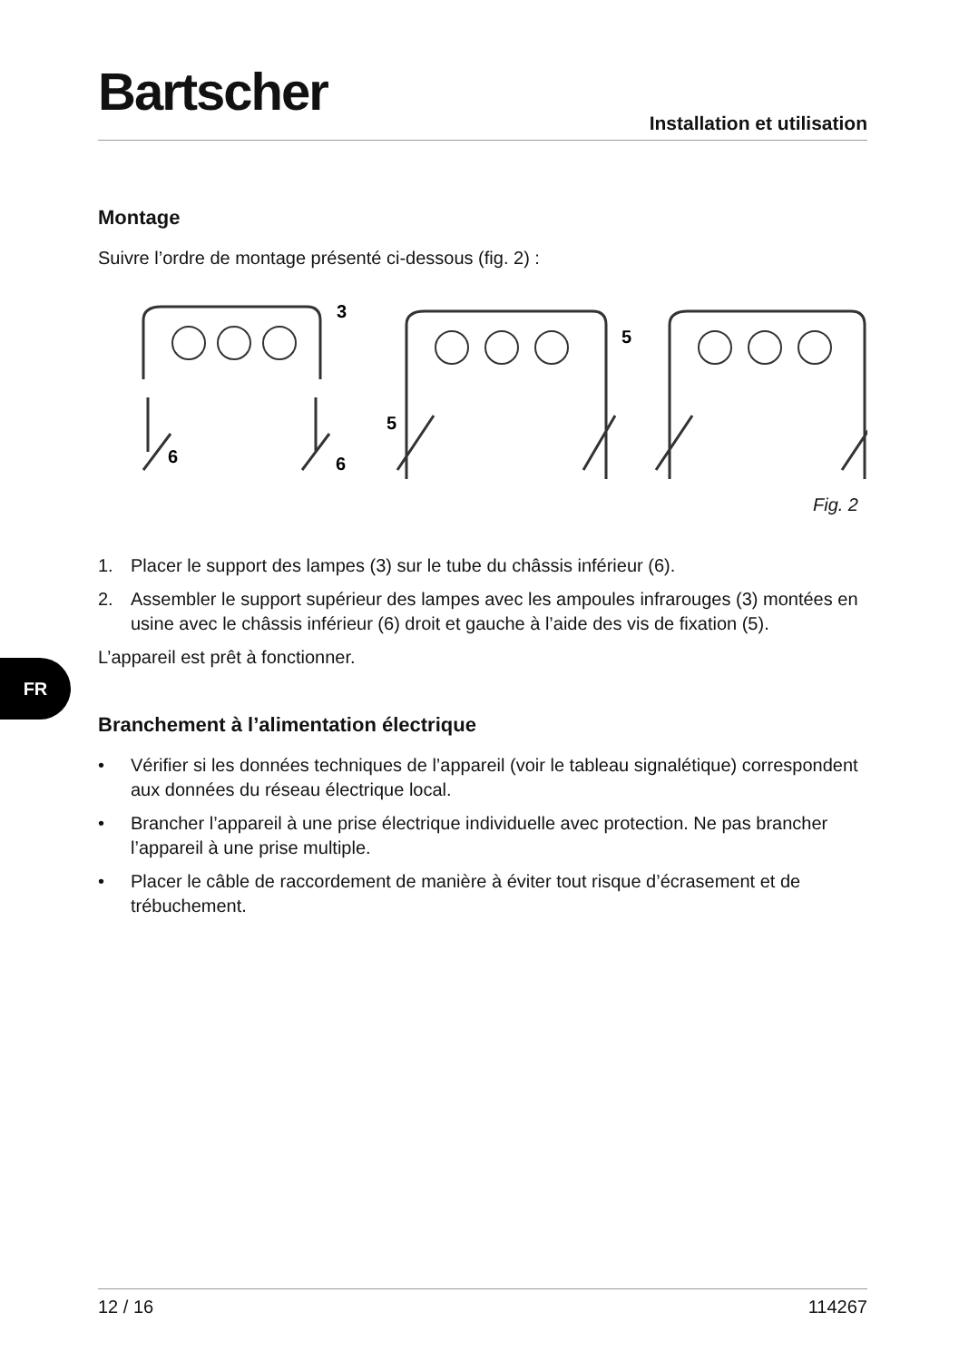Bartscher
Installation et utilisation
Montage
Suivre l’ordre de montage présenté ci-dessous (fig. 2) :
3
6
6
5
5
Fig. 2
1. Placer le support des lampes (3) sur le tube du châssis inférieur (6).
2. Assembler le support supérieur des lampes avec les ampoules infrarouges (3) montées en usine avec le châssis inférieur (6) droit et gauche à l’aide des vis de fixation (5).
L’appareil est prêt à fonctionner.
Branchement à l’alimentation électrique
• Vérifier si les données techniques de l’appareil (voir le tableau signalétique) correspondent aux données du réseau électrique local.
• Brancher l’appareil à une prise électrique individuelle avec protection. Ne pas brancher l’appareil à une prise multiple.
• Placer le câble de raccordement de manière à éviter tout risque d’écrasement et de trébuchement.
FR
12 / 16 114267